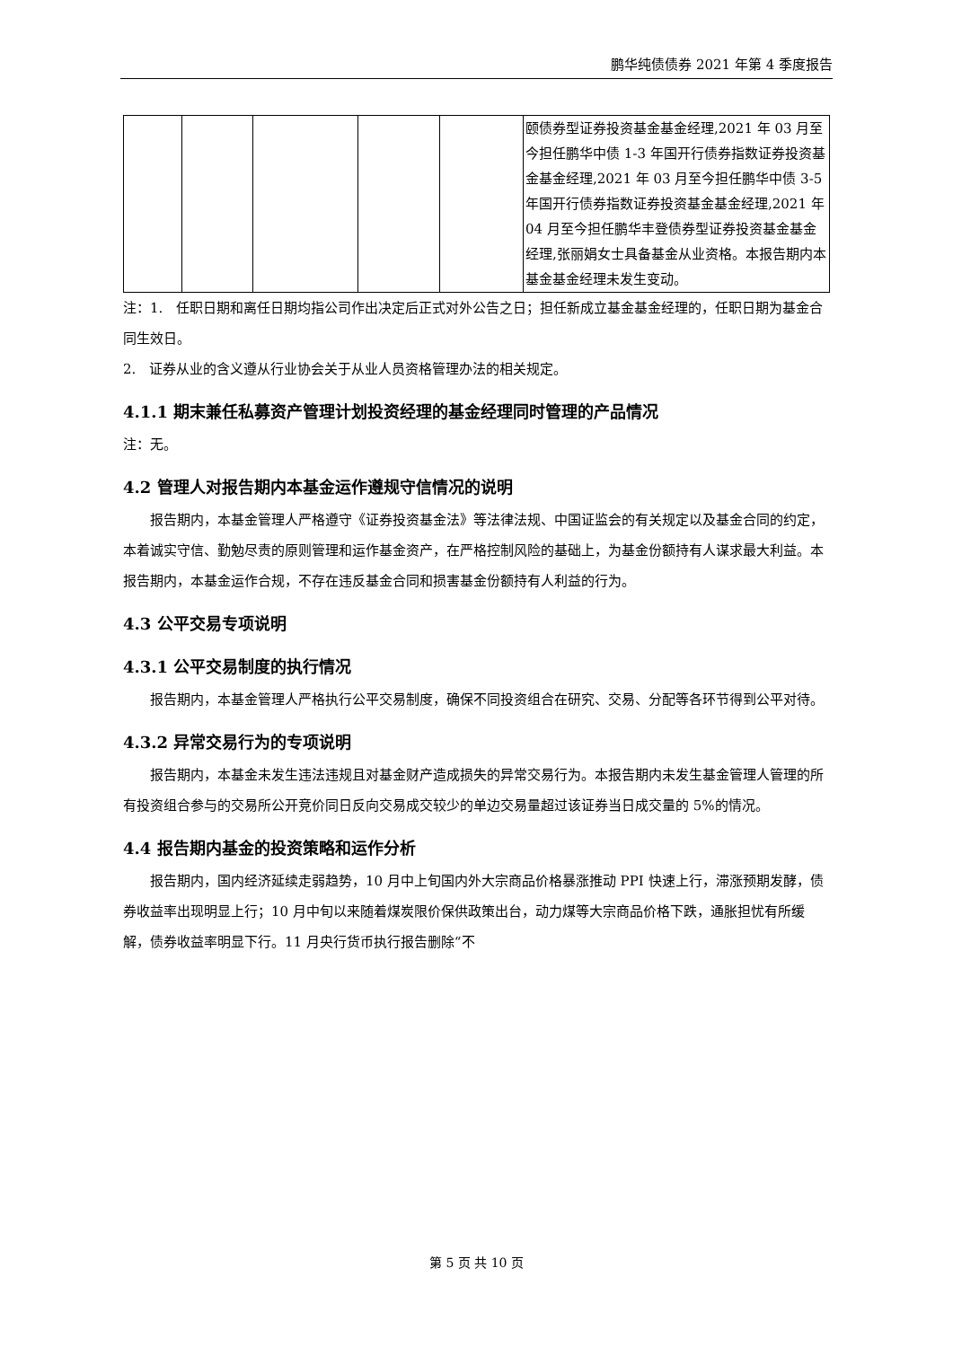鹏华纯债债券 2021 年第 4 季度报告
| | | | | | 颐债券型证券投资基金基金经理,2021 年 03 月至今担任鹏华中债 1-3 年国开行债券指数证券投资基金基金经理,2021 年 03 月至今担任鹏华中债 3-5 年国开行债券指数证券投资基金基金经理,2021 年 04 月至今担任鹏华丰登债券型证券投资基金基金经理,张丽娟女士具备基金从业资格。本报告期内本基金基金经理未发生变动。 |
注：1.　任职日期和离任日期均指公司作出决定后正式对外公告之日；担任新成立基金基金经理的，任职日期为基金合同生效日。
2.　证券从业的含义遵从行业协会关于从业人员资格管理办法的相关规定。
4.1.1 期末兼任私募资产管理计划投资经理的基金经理同时管理的产品情况
注：无。
4.2 管理人对报告期内本基金运作遵规守信情况的说明
报告期内，本基金管理人严格遵守《证券投资基金法》等法律法规、中国证监会的有关规定以及基金合同的约定，本着诚实守信、勤勉尽责的原则管理和运作基金资产，在严格控制风险的基础上，为基金份额持有人谋求最大利益。本报告期内，本基金运作合规，不存在违反基金合同和损害基金份额持有人利益的行为。
4.3 公平交易专项说明
4.3.1 公平交易制度的执行情况
报告期内，本基金管理人严格执行公平交易制度，确保不同投资组合在研究、交易、分配等各环节得到公平对待。
4.3.2 异常交易行为的专项说明
报告期内，本基金未发生违法违规且对基金财产造成损失的异常交易行为。本报告期内未发生基金管理人管理的所有投资组合参与的交易所公开竞价同日反向交易成交较少的单边交易量超过该证券当日成交量的 5%的情况。
4.4 报告期内基金的投资策略和运作分析
报告期内，国内经济延续走弱趋势，10 月中上旬国内外大宗商品价格暴涨推动 PPI 快速上行，滞涨预期发酵，债券收益率出现明显上行；10 月中旬以来随着煤炭限价保供政策出台，动力煤等大宗商品价格下跌，通胀担忧有所缓解，债券收益率明显下行。11 月央行货币执行报告删除“不
第 5 页 共 10 页